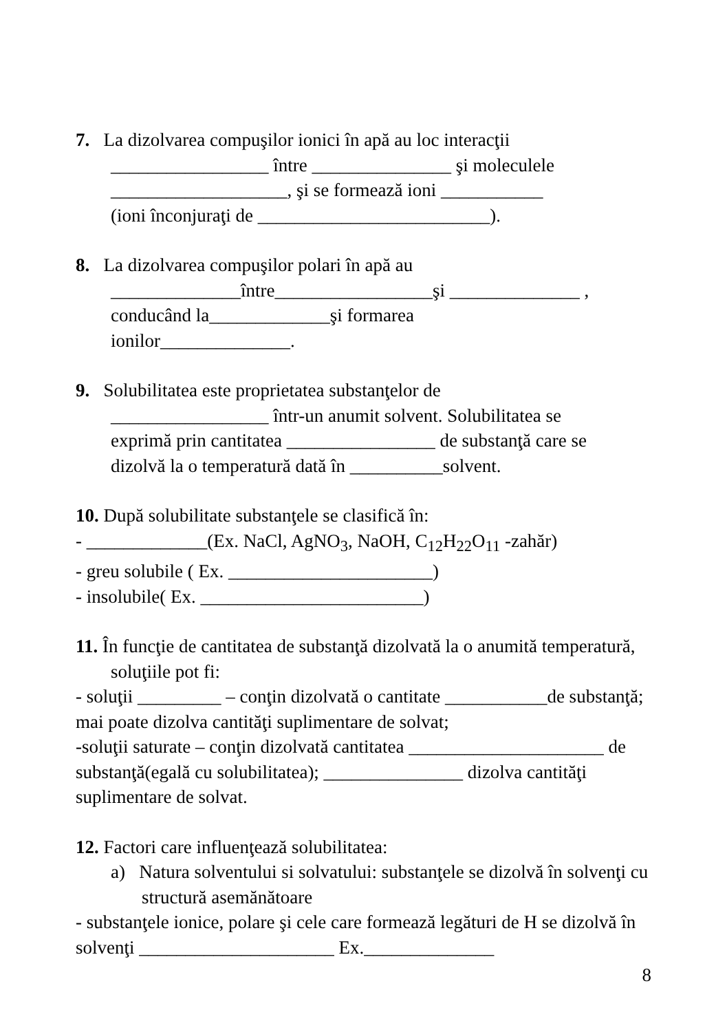7. La dizolvarea compuşilor ionici în apă au loc interacţii
_________________ între _______________ şi moleculele
___________________, şi se formează ioni ___________
(ioni înconjuraţi de _________________________).
8. La dizolvarea compuşilor polari în apă au
______________între_________________şi ______________ ,
conducând la_____________şi formarea
ionilor______________.
9. Solubilitatea este proprietatea substanţelor de
_________________ într-un anumit solvent. Solubilitatea se
exprimă prin cantitatea ________________ de substanţă care se
dizolvă la o temperatură dată în __________solvent.
10. După solubilitate substanţele se clasifică în:
- _____________(Ex. NaCl, AgNO<sub>3</sub>, NaOH, C<sub>12</sub>H<sub>22</sub>O<sub>11</sub> -zahăr)
- greu solubile ( Ex. ______________________)
- insolubile( Ex. ________________________)
11. În funcţie de cantitatea de substanţă dizolvată la o anumită temperatură, soluţiile pot fi:
- soluţii _________ – conţin dizolvată o cantitate ___________de substanţă; mai poate dizolva cantităţi suplimentare de solvat;
-soluţii saturate – conţin dizolvată cantitatea _____________________ de substanţă(egală cu solubilitatea); _______________ dizolva cantităţi suplimentare de solvat.
12. Factori care influenţează solubilitatea:
a) Natura solventului si solvatului: substanţele se dizolvă în solvenţi cu structură asemănătoare
- substanţele ionice, polare şi cele care formează legături de H se dizolvă în solvenţi _____________________ Ex.______________
8